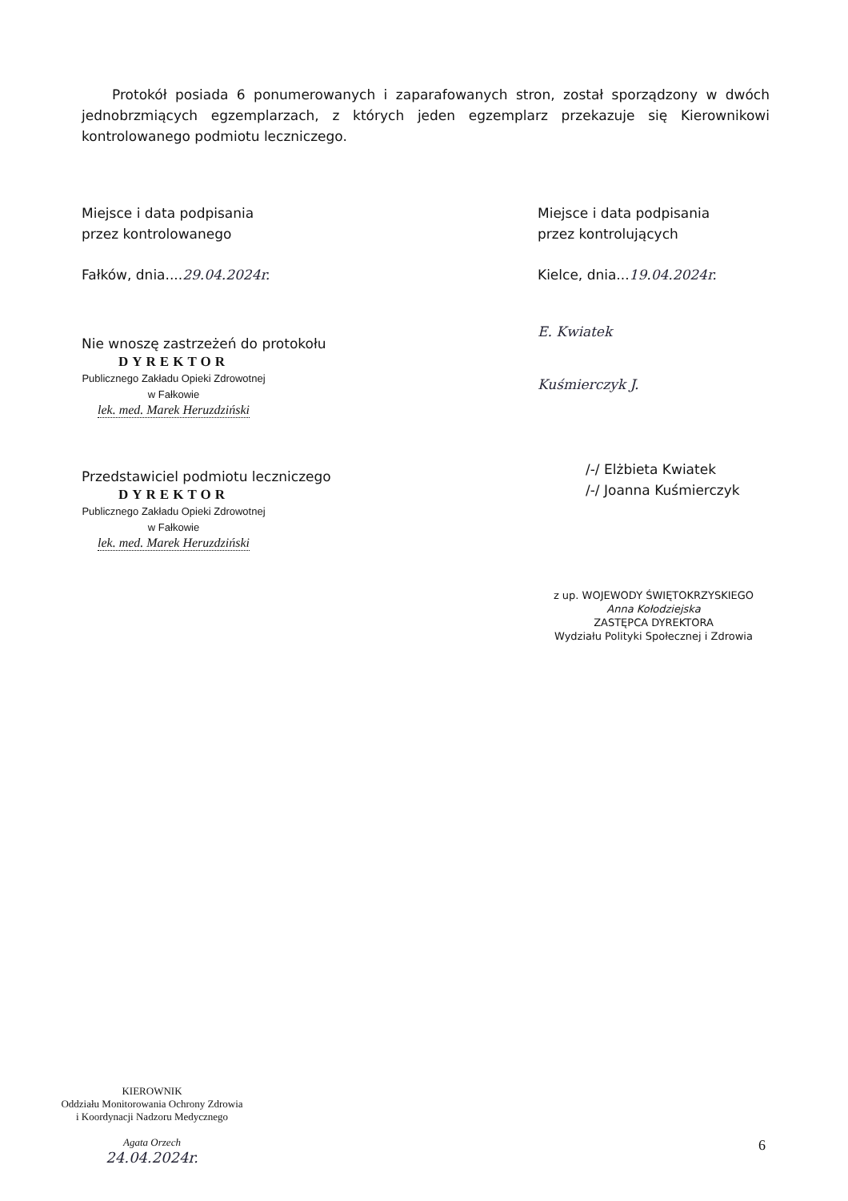Protokół posiada 6 ponumerowanych i zaparafowanych stron, został sporządzony w dwóch jednobrzmiących egzemplarzach, z których jeden egzemplarz przekazuje się Kierownikowi kontrolowanego podmiotu leczniczego.
Miejsce i data podpisania
przez kontrolowanego
Fałków, dnia....29.04.2024r.
Nie wnoszę zastrzeżeń do protokołu
DYREKTOR
Publicznego Zakładu Opieki Zdrowotnej
w Fałkowie
lek. med. Marek Heruzdziński
Przedstawiciel podmiotu leczniczego
DYREKTOR
Publicznego Zakładu Opieki Zdrowotnej
w Fałkowie
lek. med. Marek Heruzdziński
Miejsce i data podpisania
przez kontrolujących
Kielce, dnia...19.04.2024r.
E. Kwiatek
Kuśmierczyk J.
/-/ Elżbieta Kwiatek
/-/ Joanna Kuśmierczyk
z up. WOJEWODY ŚWIĘTOKRZYSKIEGO
Anna Kołodziejska
ZASTĘPCA DYREKTORA
Wydziału Polityki Społecznej i Zdrowia
KIEROWNIK
Oddziału Monitorowania Ochrony Zdrowia
i Koordynacji Nadzoru Medycznego
Agata Orzech
24.04.2024r.
6